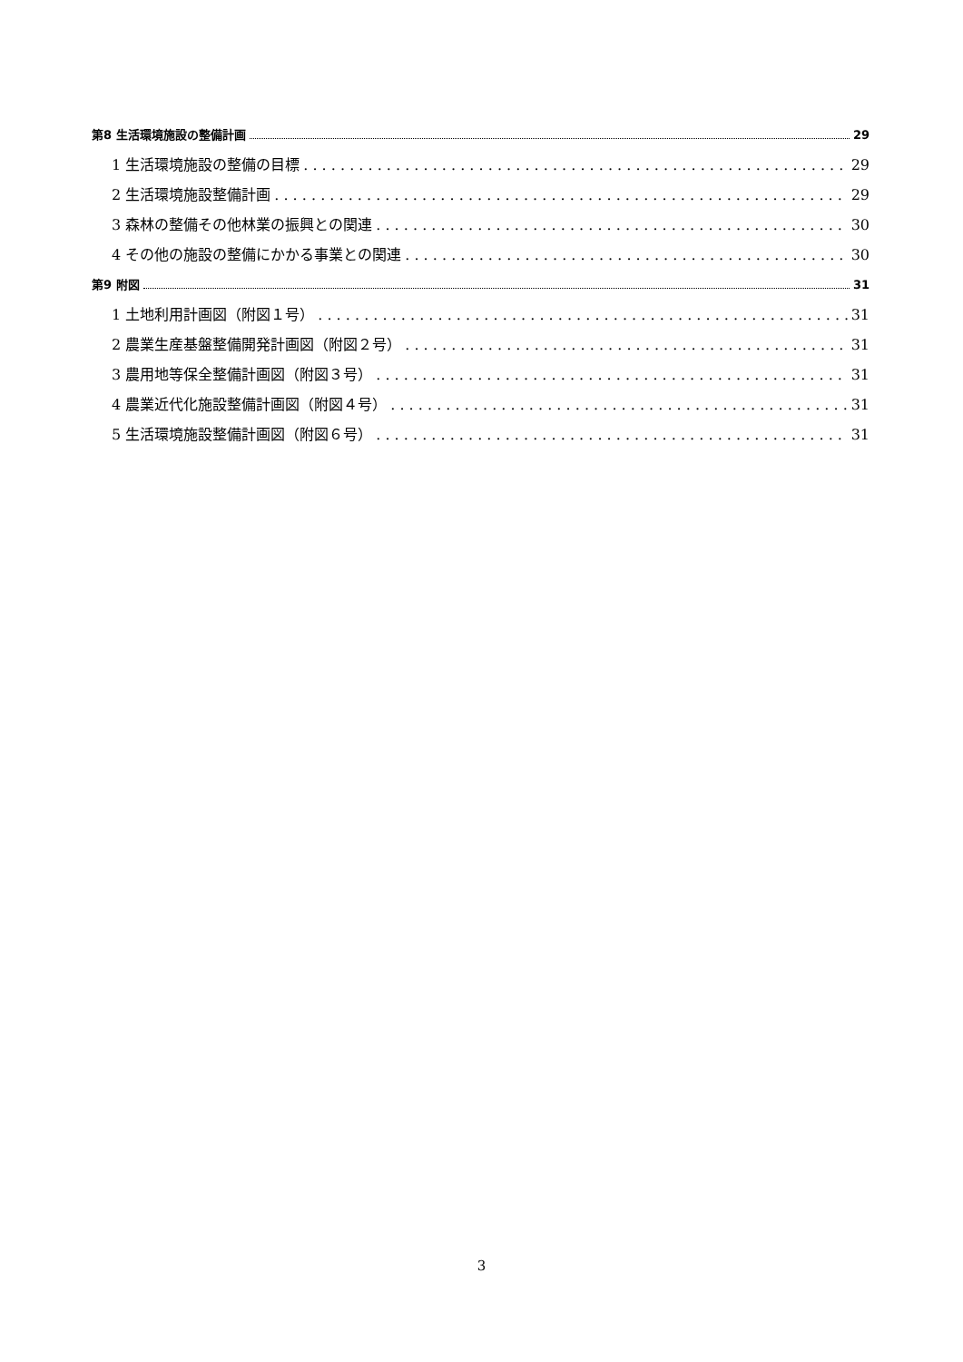第8 生活環境施設の整備計画 29
1 生活環境施設の整備の目標 29
2 生活環境施設整備計画 29
3 森林の整備その他林業の振興との関連 30
4 その他の施設の整備にかかる事業との関連 30
第9 附図 31
1 土地利用計画図（附図１号） 31
2 農業生産基盤整備開発計画図（附図２号） 31
3 農用地等保全整備計画図（附図３号） 31
4 農業近代化施設整備計画図（附図４号） 31
5 生活環境施設整備計画図（附図６号） 31
3